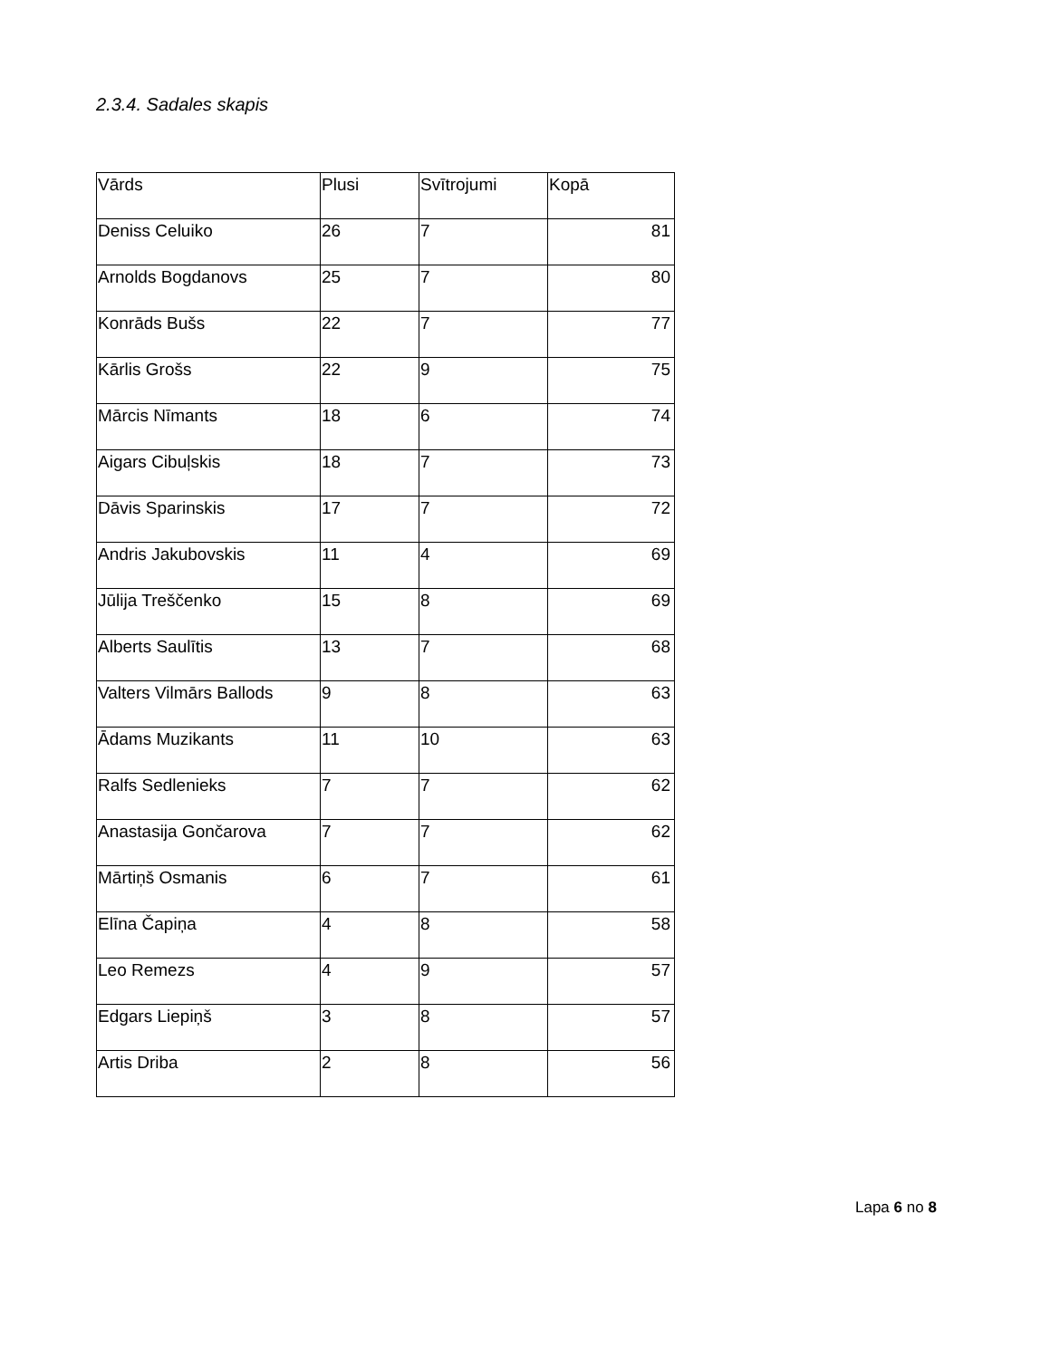2.3.4. Sadales skapis
| Vārds | Plusi | Svītrojumi | Kopā |
| --- | --- | --- | --- |
| Deniss Celuiko | 26 | 7 | 81 |
| Arnolds Bogdanovs | 25 | 7 | 80 |
| Konrāds Bušs | 22 | 7 | 77 |
| Kārlis Grošs | 22 | 9 | 75 |
| Mārcis Nīmants | 18 | 6 | 74 |
| Aigars Cibuļskis | 18 | 7 | 73 |
| Dāvis Sparinskis | 17 | 7 | 72 |
| Andris Jakubovskis | 11 | 4 | 69 |
| Jūlija Treščenko | 15 | 8 | 69 |
| Alberts Saulītis | 13 | 7 | 68 |
| Valters Vilmārs Ballods | 9 | 8 | 63 |
| Ādams Muzikants | 11 | 10 | 63 |
| Ralfs Sedlenieks | 7 | 7 | 62 |
| Anastasija Gončarova | 7 | 7 | 62 |
| Mārtiņš Osmanis | 6 | 7 | 61 |
| Elīna Čapiņa | 4 | 8 | 58 |
| Leo Remezs | 4 | 9 | 57 |
| Edgars Liepiņš | 3 | 8 | 57 |
| Artis Driba | 2 | 8 | 56 |
Lapa 6 no 8